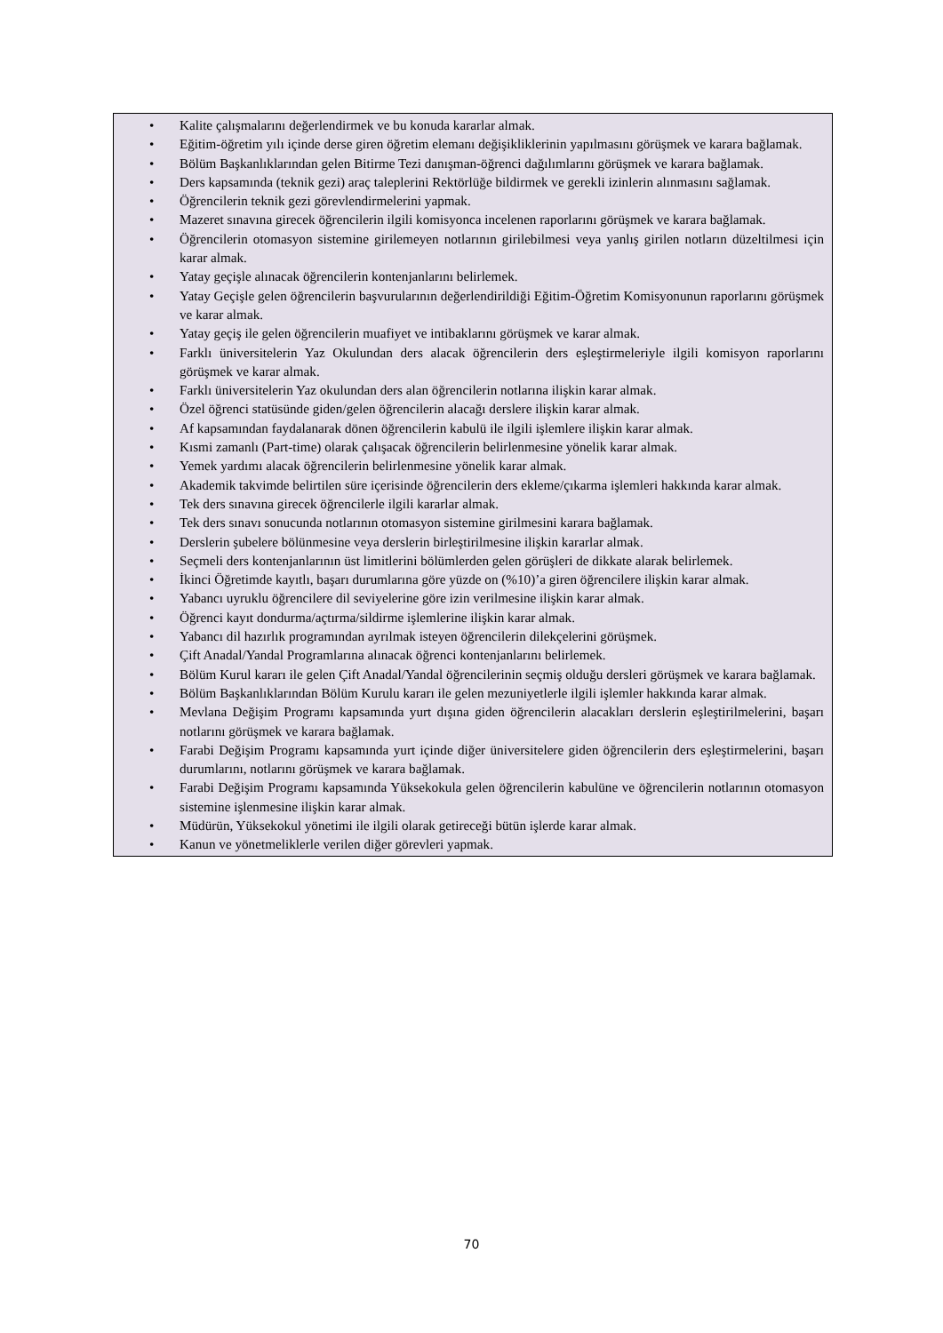• Kalite çalışmalarını değerlendirmek ve bu konuda kararlar almak.
• Eğitim-öğretim yılı içinde derse giren öğretim elemanı değişikliklerinin yapılmasını görüşmek ve karara bağlamak.
• Bölüm Başkanlıklarından gelen Bitirme Tezi danışman-öğrenci dağılımlarını görüşmek ve karara bağlamak.
• Ders kapsamında (teknik gezi) araç taleplerini Rektörlüğe bildirmek ve gerekli izinlerin alınmasını sağlamak.
• Öğrencilerin teknik gezi görevlendirmelerini yapmak.
• Mazeret sınavına girecek öğrencilerin ilgili komisyonca incelenen raporlarını görüşmek ve karara bağlamak.
• Öğrencilerin otomasyon sistemine girilemeyen notlarının girilebilmesi veya yanlış girilen notların düzeltilmesi için karar almak.
• Yatay geçişle alınacak öğrencilerin kontenjanlarını belirlemek.
• Yatay Geçişle gelen öğrencilerin başvurularının değerlendirildiği Eğitim-Öğretim Komisyonunun raporlarını görüşmek ve karar almak.
• Yatay geçiş ile gelen öğrencilerin muafiyet ve intibaklarını görüşmek ve karar almak.
• Farklı üniversitelerin Yaz Okulundan ders alacak öğrencilerin ders eşleştirmeleriyle ilgili komisyon raporlarını görüşmek ve karar almak.
• Farklı üniversitelerin Yaz okulundan ders alan öğrencilerin notlarına ilişkin karar almak.
• Özel öğrenci statüsünde giden/gelen öğrencilerin alacağı derslere ilişkin karar almak.
• Af kapsamından faydalanarak dönen öğrencilerin kabulü ile ilgili işlemlere ilişkin karar almak.
• Kısmi zamanlı (Part-time) olarak çalışacak öğrencilerin belirlenmesine yönelik karar almak.
• Yemek yardımı alacak öğrencilerin belirlenmesine yönelik karar almak.
• Akademik takvimde belirtilen süre içerisinde öğrencilerin ders ekleme/çıkarma işlemleri hakkında karar almak.
• Tek ders sınavına girecek öğrencilerle ilgili kararlar almak.
• Tek ders sınavı sonucunda notlarının otomasyon sistemine girilmesini karara bağlamak.
• Derslerin şubelere bölünmesine veya derslerin birleştirilmesine ilişkin kararlar almak.
• Seçmeli ders kontenjanlarının üst limitlerini bölümlerden gelen görüşleri de dikkate alarak belirlemek.
• İkinci Öğretimde kayıtlı, başarı durumlarına göre yüzde on (%10)’a giren öğrencilere ilişkin karar almak.
• Yabancı uyruklu öğrencilere dil seviyelerine göre izin verilmesine ilişkin karar almak.
• Öğrenci kayıt dondurma/açtırma/sildirme işlemlerine ilişkin karar almak.
• Yabancı dil hazırlık programından ayrılmak isteyen öğrencilerin dilekçelerini görüşmek.
• Çift Anadal/Yandal Programlarına alınacak öğrenci kontenjanlarını belirlemek.
• Bölüm Kurul kararı ile gelen Çift Anadal/Yandal öğrencilerinin seçmiş olduğu dersleri görüşmek ve karara bağlamak.
• Bölüm Başkanlıklarından Bölüm Kurulu kararı ile gelen mezuniyetlerle ilgili işlemler hakkında karar almak.
• Mevlana Değişim Programı kapsamında yurt dışına giden öğrencilerin alacakları derslerin eşleştirilmelerini, başarı notlarını görüşmek ve karara bağlamak.
• Farabi Değişim Programı kapsamında yurt içinde diğer üniversitelere giden öğrencilerin ders eşleştirmelerini, başarı durumlarını, notlarını görüşmek ve karara bağlamak.
• Farabi Değişim Programı kapsamında Yüksekokula gelen öğrencilerin kabulüne ve öğrencilerin notlarının otomasyon sistemine işlenmesine ilişkin karar almak.
• Müdürün, Yüksekokul yönetimi ile ilgili olarak getireceği bütün işlerde karar almak.
• Kanun ve yönetmeliklerle verilen diğer görevleri yapmak.
70